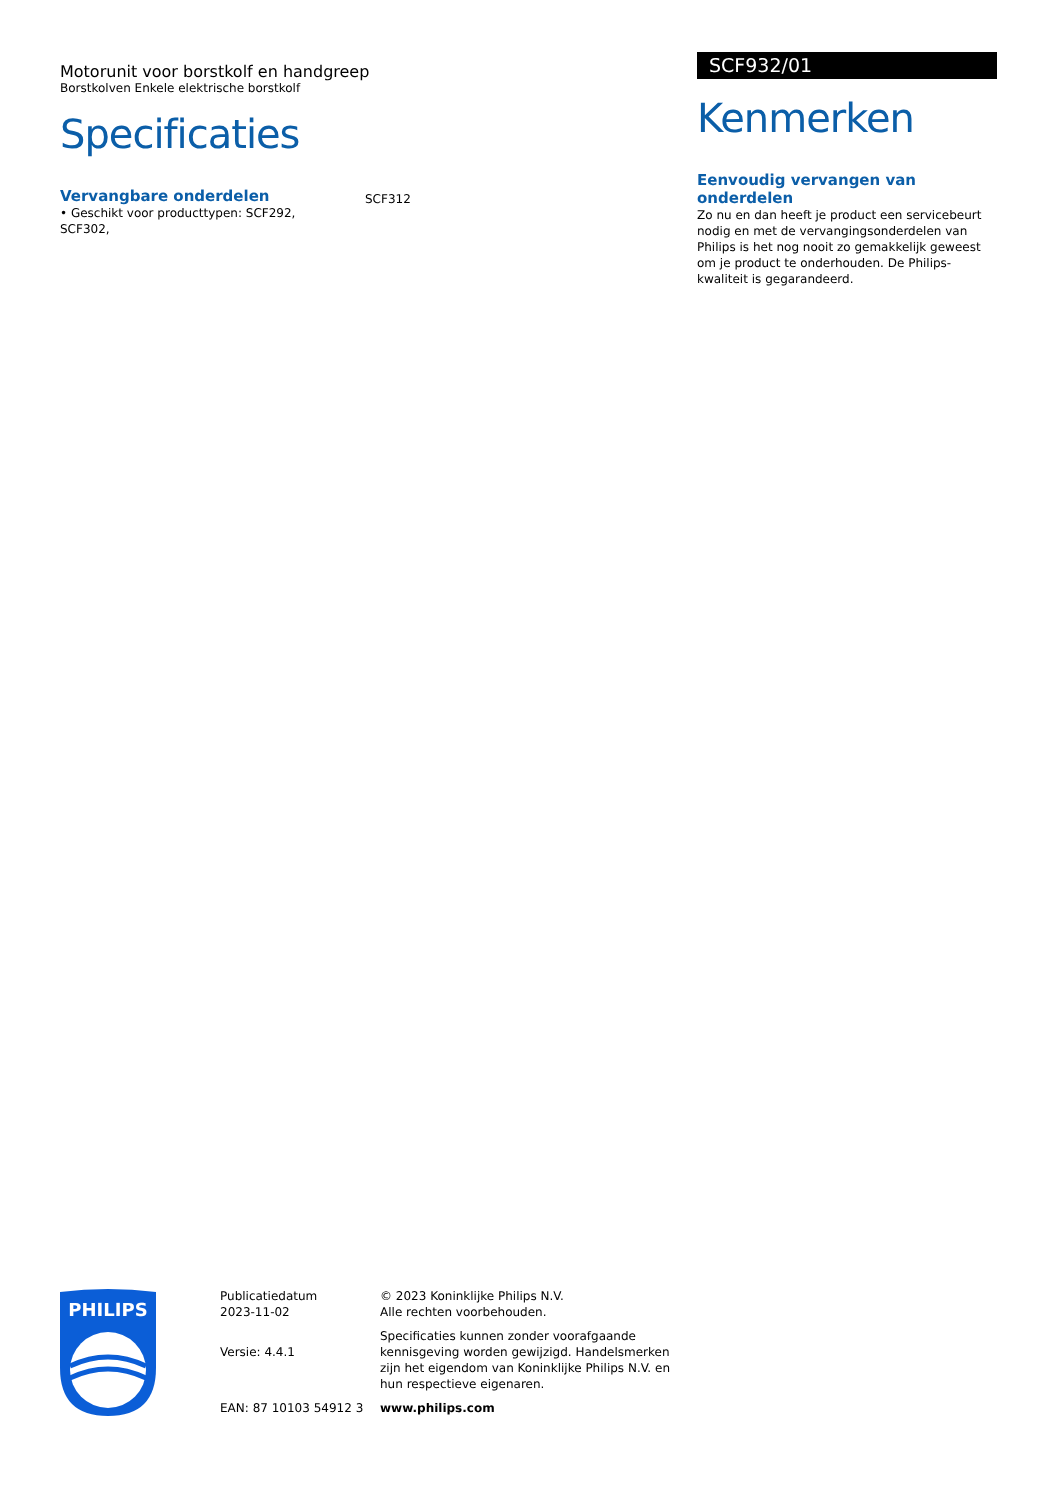Motorunit voor borstkolf en handgreep
Borstkolven Enkele elektrische borstkolf
Specificaties
Vervangbare onderdelen
• Geschikt voor producttypen: SCF292, SCF302,
SCF312
SCF932/01
Kenmerken
Eenvoudig vervangen van onderdelen
Zo nu en dan heeft je product een servicebeurt nodig en met de vervangingsonderdelen van Philips is het nog nooit zo gemakkelijk geweest om je product te onderhouden. De Philips-kwaliteit is gegarandeerd.
PHILIPS
Publicatiedatum
2023-11-02
Versie: 4.4.1
EAN: 87 10103 54912 3
© 2023 Koninklijke Philips N.V.
Alle rechten voorbehouden.
Specificaties kunnen zonder voorafgaande kennisgeving worden gewijzigd. Handelsmerken zijn het eigendom van Koninklijke Philips N.V. en hun respectieve eigenaren.
www.philips.com